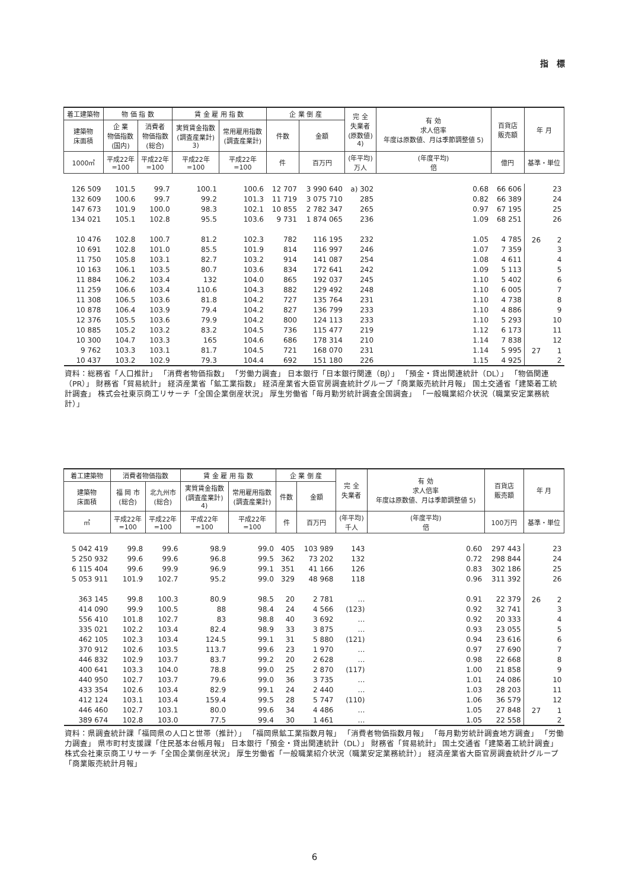指　標
| 着工建築物 | 物 価 指 数 | | 賃 金 雇 用 指 数 | | 企 業 倒 産 | | 完 全 失業者 (原数値) 4) | 有 効 求人倍率 年度は原数値、月は季節調整値 5) | 百貨店 販売額 | 年 月 |
| --- | --- | --- | --- | --- | --- | --- | --- | --- | --- | --- |
| 建築物 床面積 | 企 業 物価指数 (国内) | 消費者 物価指数 (総合) | 実質賃金指数 (調査産業計) 3) | 常用雇用指数 (調査産業計) | 件数 | 金額 | | | | |
| 1000㎡ | 平成22年 =100 | 平成22年 =100 | 平成22年 =100 | 平成22年 =100 | 件 | 百万円 | (年平均) 万人 | (年度平均) 倍 | 億円 | 基準・単位 |
| 126 509 | 101.5 | 99.7 | 100.1 | 100.6 | 12 707 | 3 990 640 | a) 302 | 0.68 | 66 606 | 23 |
| 132 609 | 100.6 | 99.7 | 99.2 | 101.3 | 11 719 | 3 075 710 | 285 | 0.82 | 66 389 | 24 |
| 147 673 | 101.9 | 100.0 | 98.3 | 102.1 | 10 855 | 2 782 347 | 265 | 0.97 | 67 195 | 25 |
| 134 021 | 105.1 | 102.8 | 95.5 | 103.6 | 9 731 | 1 874 065 | 236 | 1.09 | 68 251 | 26 |
| 10 476 | 102.8 | 100.7 | 81.2 | 102.3 | 782 | 116 195 | 232 | 1.05 | 4 785 | 26 2 |
| 10 691 | 102.8 | 101.0 | 85.5 | 101.9 | 814 | 116 997 | 246 | 1.07 | 7 359 | 3 |
| 11 750 | 105.8 | 103.1 | 82.7 | 103.2 | 914 | 141 087 | 254 | 1.08 | 4 611 | 4 |
| 10 163 | 106.1 | 103.5 | 80.7 | 103.6 | 834 | 172 641 | 242 | 1.09 | 5 113 | 5 |
| 11 884 | 106.2 | 103.4 | 132 | 104.0 | 865 | 192 037 | 245 | 1.10 | 5 402 | 6 |
| 11 259 | 106.6 | 103.4 | 110.6 | 104.3 | 882 | 129 492 | 248 | 1.10 | 6 005 | 7 |
| 11 308 | 106.5 | 103.6 | 81.8 | 104.2 | 727 | 135 764 | 231 | 1.10 | 4 738 | 8 |
| 10 878 | 106.4 | 103.9 | 79.4 | 104.2 | 827 | 136 799 | 233 | 1.10 | 4 886 | 9 |
| 12 376 | 105.5 | 103.6 | 79.9 | 104.2 | 800 | 124 113 | 233 | 1.10 | 5 293 | 10 |
| 10 885 | 105.2 | 103.2 | 83.2 | 104.5 | 736 | 115 477 | 219 | 1.12 | 6 173 | 11 |
| 10 300 | 104.7 | 103.3 | 165 | 104.6 | 686 | 178 314 | 210 | 1.14 | 7 838 | 12 |
| 9 762 | 103.3 | 103.1 | 81.7 | 104.5 | 721 | 168 070 | 231 | 1.14 | 5 995 | 27 1 |
| 10 437 | 103.2 | 102.9 | 79.3 | 104.4 | 692 | 151 180 | 226 | 1.15 | 4 925 | 2 |
資料：総務省「人口推計」 「消費者物価指数」 「労働力調査」 日本銀行「日本銀行関連（BJ）」 「預金・貸出関連統計（DL）」 「物価関連（PR）」 財務省「貿易統計」 経済産業省「鉱工業指数」 経済産業省大臣官房調査統計グループ「商業販売統計月報」 国土交通省「建築着工統計調査」 株式会社東京商工リサーチ「全国企業倒産状況」 厚生労働省「毎月勤労統計調査全国調査」 「一般職業紹介状況（職業安定業務統計）」
| 着工建築物 | 消費者物価指数 | | 賃 金 雇 用 指 数 | | 企 業 倒 産 | | 完 全 失業者 | 有 効 求人倍率 年度は原数値、月は季節調整値 5) | 百貨店 販売額 | 年 月 |
| --- | --- | --- | --- | --- | --- | --- | --- | --- | --- | --- |
| 建築物 床面積 | 福 岡 市 (総合) | 北九州市 (総合) | 実質賃金指数 (調査産業計) 4) | 常用雇用指数 (調査産業計) | 件数 | 金額 | | | | |
| ㎡ | 平成22年 =100 | 平成22年 =100 | 平成22年 =100 | 平成22年 =100 | 件 | 百万円 | (年平均) 千人 | (年度平均) 倍 | 100万円 | 基準・単位 |
| 5 042 419 | 99.8 | 99.6 | 98.9 | 99.0 | 405 | 103 989 | 143 | 0.60 | 297 443 | 23 |
| 5 250 932 | 99.6 | 99.6 | 96.8 | 99.5 | 362 | 73 202 | 132 | 0.72 | 298 844 | 24 |
| 6 115 404 | 99.6 | 99.9 | 96.9 | 99.1 | 351 | 41 166 | 126 | 0.83 | 302 186 | 25 |
| 5 053 911 | 101.9 | 102.7 | 95.2 | 99.0 | 329 | 48 968 | 118 | 0.96 | 311 392 | 26 |
| 363 145 | 99.8 | 100.3 | 80.9 | 98.5 | 20 | 2 781 | … | 0.91 | 22 379 | 26 2 |
| 414 090 | 99.9 | 100.5 | 88 | 98.4 | 24 | 4 566 | (123) | 0.92 | 32 741 | 3 |
| 556 410 | 101.8 | 102.7 | 83 | 98.8 | 40 | 3 692 | … | 0.92 | 20 333 | 4 |
| 335 021 | 102.2 | 103.4 | 82.4 | 98.9 | 33 | 3 875 | … | 0.93 | 23 055 | 5 |
| 462 105 | 102.3 | 103.4 | 124.5 | 99.1 | 31 | 5 880 | (121) | 0.94 | 23 616 | 6 |
| 370 912 | 102.6 | 103.5 | 113.7 | 99.6 | 23 | 1 970 | … | 0.97 | 27 690 | 7 |
| 446 832 | 102.9 | 103.7 | 83.7 | 99.2 | 20 | 2 628 | … | 0.98 | 22 668 | 8 |
| 400 641 | 103.3 | 104.0 | 78.8 | 99.0 | 25 | 2 870 | (117) | 1.00 | 21 858 | 9 |
| 440 950 | 102.7 | 103.7 | 79.6 | 99.0 | 36 | 3 735 | … | 1.01 | 24 086 | 10 |
| 433 354 | 102.6 | 103.4 | 82.9 | 99.1 | 24 | 2 440 | … | 1.03 | 28 203 | 11 |
| 412 124 | 103.1 | 103.4 | 159.4 | 99.5 | 28 | 5 747 | (110) | 1.06 | 36 579 | 12 |
| 446 460 | 102.7 | 103.1 | 80.0 | 99.6 | 34 | 4 486 | … | 1.05 | 27 848 | 27 1 |
| 389 674 | 102.8 | 103.0 | 77.5 | 99.4 | 30 | 1 461 | … | 1.05 | 22 558 | 2 |
資料：県調査統計課「福岡県の人口と世帯（推計）」 「福岡県鉱工業指数月報」 「消費者物価指数月報」 「毎月勤労統計調査地方調査」 「労働力調査」 県市町村支援課「住民基本台帳月報」 日本銀行「預金・貸出関連統計（DL）」 財務省「貿易統計」 国土交通省「建築着工統計調査」 株式会社東京商工リサーチ「全国企業倒産状況」 厚生労働省「一般職業紹介状況（職業安定業務統計）」 経済産業省大臣官房調査統計グループ「商業販売統計月報」
6